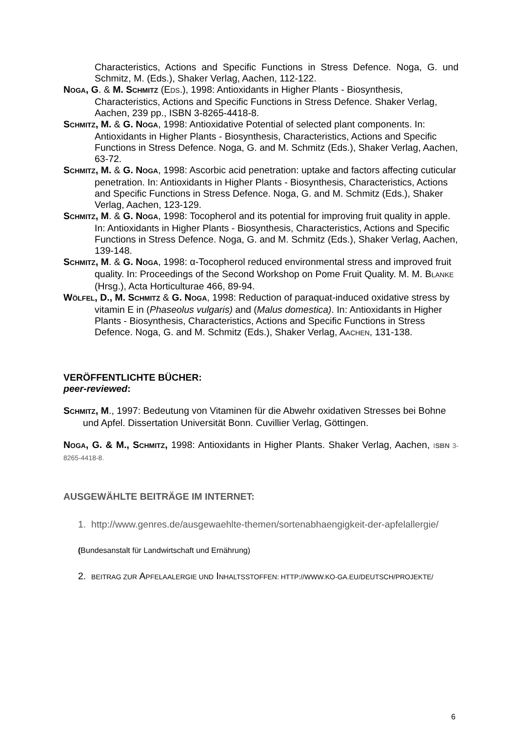Characteristics, Actions and Specific Functions in Stress Defence. Noga, G. und Schmitz, M. (Eds.), Shaker Verlag, Aachen, 112-122.
NOGA, G. & M. SCHMITZ (EDS.), 1998: Antioxidants in Higher Plants - Biosynthesis, Characteristics, Actions and Specific Functions in Stress Defence. Shaker Verlag, Aachen, 239 pp., ISBN 3-8265-4418-8.
SCHMITZ, M. & G. NOGA, 1998: Antioxidative Potential of selected plant components. In: Antioxidants in Higher Plants - Biosynthesis, Characteristics, Actions and Specific Functions in Stress Defence. Noga, G. and M. Schmitz (Eds.), Shaker Verlag, Aachen, 63-72.
SCHMITZ, M. & G. NOGA, 1998: Ascorbic acid penetration: uptake and factors affecting cuticular penetration. In: Antioxidants in Higher Plants - Biosynthesis, Characteristics, Actions and Specific Functions in Stress Defence. Noga, G. and M. Schmitz (Eds.), Shaker Verlag, Aachen, 123-129.
SCHMITZ, M. & G. NOGA, 1998: Tocopherol and its potential for improving fruit quality in apple. In: Antioxidants in Higher Plants - Biosynthesis, Characteristics, Actions and Specific Functions in Stress Defence. Noga, G. and M. Schmitz (Eds.), Shaker Verlag, Aachen, 139-148.
SCHMITZ, M. & G. NOGA, 1998: α-Tocopherol reduced environmental stress and improved fruit quality. In: Proceedings of the Second Workshop on Pome Fruit Quality. M. M. BLANKE (Hrsg.), Acta Horticulturae 466, 89-94.
WÖLFEL, D., M. SCHMITZ & G. NOGA, 1998: Reduction of paraquat-induced oxidative stress by vitamin E in (Phaseolus vulgaris) and (Malus domestica). In: Antioxidants in Higher Plants - Biosynthesis, Characteristics, Actions and Specific Functions in Stress Defence. Noga, G. and M. Schmitz (Eds.), Shaker Verlag, AACHEN, 131-138.
VERÖFFENTLICHTE BÜCHER:
peer-reviewed:
SCHMITZ, M., 1997: Bedeutung von Vitaminen für die Abwehr oxidativen Stresses bei Bohne und Apfel. Dissertation Universität Bonn. Cuvillier Verlag, Göttingen.
NOGA, G. & M., SCHMITZ, 1998: Antioxidants in Higher Plants. Shaker Verlag, Aachen, ISBN 3-8265-4418-8.
AUSGEWÄHLTE BEITRÄGE IM INTERNET:
1. http://www.genres.de/ausgewaehlte-themen/sortenabhaengigkeit-der-apfelallergie/
(Bundesanstalt für Landwirtschaft und Ernährung)
2. BEITRAG ZUR APFELAALERGIE UND INHALTSSTOFFEN: HTTP://WWW.KO-GA.EU/DEUTSCH/PROJEKTE/
6